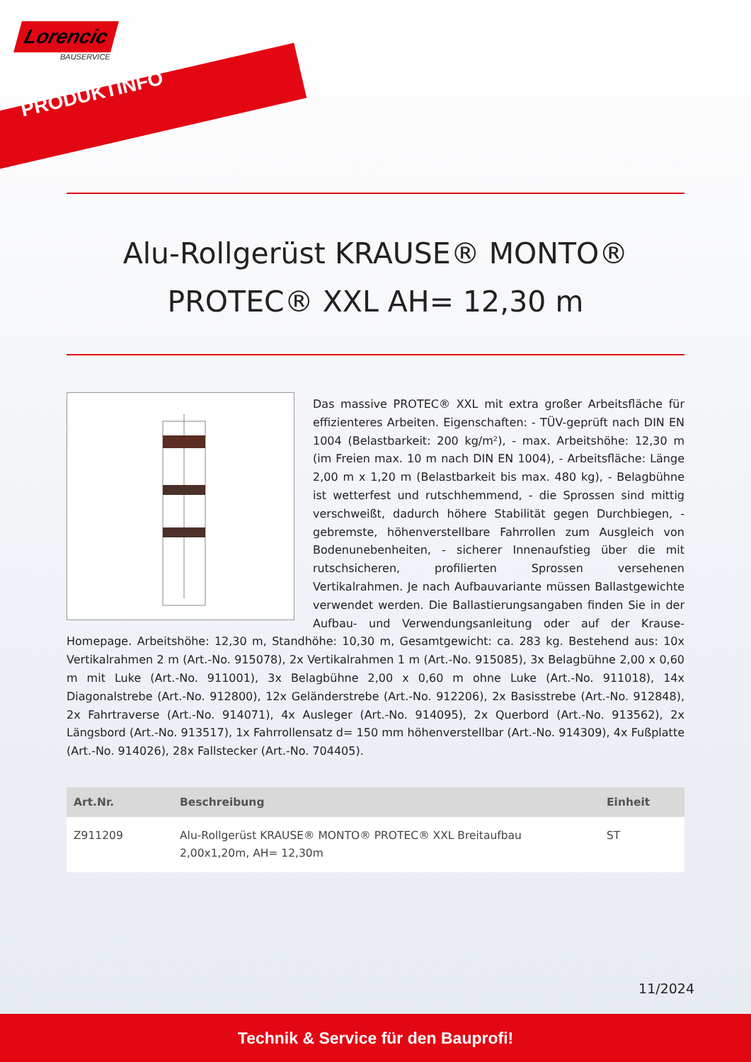Lorencic
BAUSERVICE
PRODUKTINFO
Alu-Rollgerüst KRAUSE® MONTO® PROTEC® XXL AH= 12,30 m
Das massive PROTEC® XXL mit extra großer Arbeitsfläche für effizienteres Arbeiten. Eigenschaften: - TÜV-geprüft nach DIN EN 1004 (Belastbarkeit: 200 kg/m²), - max. Arbeitshöhe: 12,30 m (im Freien max. 10 m nach DIN EN 1004), - Arbeitsfläche: Länge 2,00 m x 1,20 m (Belastbarkeit bis max. 480 kg), - Belagbühne ist wetterfest und rutschhemmend, - die Sprossen sind mittig verschweißt, dadurch höhere Stabilität gegen Durchbiegen, - gebremste, höhenverstellbare Fahrrollen zum Ausgleich von Bodenunebenheiten, - sicherer Innenaufstieg über die mit rutschsicheren, profilierten Sprossen versehenen Vertikalrahmen. Je nach Aufbauvariante müssen Ballastgewichte verwendet werden. Die Ballastierungsangaben finden Sie in der Aufbau- und Verwendungsanleitung oder auf der Krause-Homepage. Arbeitshöhe: 12,30 m, Standhöhe: 10,30 m, Gesamtgewicht: ca. 283 kg. Bestehend aus: 10x Vertikalrahmen 2 m (Art.-No. 915078), 2x Vertikalrahmen 1 m (Art.-No. 915085), 3x Belagbühne 2,00 x 0,60 m mit Luke (Art.-No. 911001), 3x Belagbühne 2,00 x 0,60 m ohne Luke (Art.-No. 911018), 14x Diagonalstrebe (Art.-No. 912800), 12x Geländerstrebe (Art.-No. 912206), 2x Basisstrebe (Art.-No. 912848), 2x Fahrtraverse (Art.-No. 914071), 4x Ausleger (Art.-No. 914095), 2x Querbord (Art.-No. 913562), 2x Längsbord (Art.-No. 913517), 1x Fahrrollensatz d= 150 mm höhenverstellbar (Art.-No. 914309), 4x Fußplatte (Art.-No. 914026), 28x Fallstecker (Art.-No. 704405).
| Art.Nr. | Beschreibung | Einheit |
| --- | --- | --- |
| Z911209 | Alu-Rollgerüst KRAUSE® MONTO® PROTEC® XXL Breitaufbau 2,00x1,20m, AH= 12,30m | ST |
11/2024
Technik & Service für den Bauprofi!